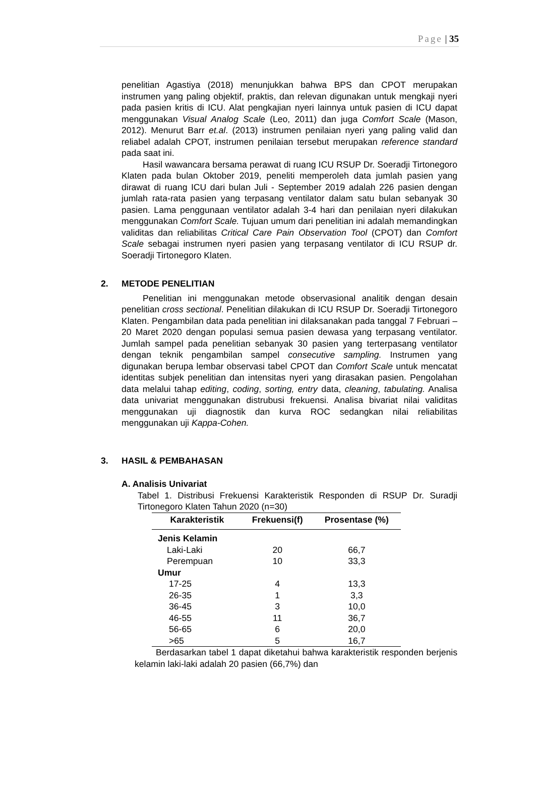Page | 35
penelitian Agastiya (2018) menunjukkan bahwa BPS dan CPOT merupakan instrumen yang paling objektif, praktis, dan relevan digunakan untuk mengkaji nyeri pada pasien kritis di ICU. Alat pengkajian nyeri lainnya untuk pasien di ICU dapat menggunakan Visual Analog Scale (Leo, 2011) dan juga Comfort Scale (Mason, 2012). Menurut Barr et.al. (2013) instrumen penilaian nyeri yang paling valid dan reliabel adalah CPOT, instrumen penilaian tersebut merupakan reference standard pada saat ini.
Hasil wawancara bersama perawat di ruang ICU RSUP Dr. Soeradji Tirtonegoro Klaten pada bulan Oktober 2019, peneliti memperoleh data jumlah pasien yang dirawat di ruang ICU dari bulan Juli - September 2019 adalah 226 pasien dengan jumlah rata-rata pasien yang terpasang ventilator dalam satu bulan sebanyak 30 pasien. Lama penggunaan ventilator adalah 3-4 hari dan penilaian nyeri dilakukan menggunakan Comfort Scale. Tujuan umum dari penelitian ini adalah memandingkan validitas dan reliabilitas Critical Care Pain Observation Tool (CPOT) dan Comfort Scale sebagai instrumen nyeri pasien yang terpasang ventilator di ICU RSUP dr. Soeradji Tirtonegoro Klaten.
2. METODE PENELITIAN
Penelitian ini menggunakan metode observasional analitik dengan desain penelitian cross sectional. Penelitian dilakukan di ICU RSUP Dr. Soeradji Tirtonegoro Klaten. Pengambilan data pada penelitian ini dilaksanakan pada tanggal 7 Februari – 20 Maret 2020 dengan populasi semua pasien dewasa yang terpasang ventilator. Jumlah sampel pada penelitian sebanyak 30 pasien yang terterpasang ventilator dengan teknik pengambilan sampel consecutive sampling. Instrumen yang digunakan berupa lembar observasi tabel CPOT dan Comfort Scale untuk mencatat identitas subjek penelitian dan intensitas nyeri yang dirasakan pasien. Pengolahan data melalui tahap editing, coding, sorting, entry data, cleaning, tabulating. Analisa data univariat menggunakan distrubusi frekuensi. Analisa bivariat nilai validitas menggunakan uji diagnostik dan kurva ROC sedangkan nilai reliabilitas menggunakan uji Kappa-Cohen.
3. HASIL & PEMBAHASAN
A. Analisis Univariat
Tabel 1. Distribusi Frekuensi Karakteristik Responden di RSUP Dr. Suradji Tirtonegoro Klaten Tahun 2020 (n=30)
| Karakteristik | Frekuensi(f) | Prosentase (%) |
| --- | --- | --- |
| Jenis Kelamin | | |
| Laki-Laki | 20 | 66,7 |
| Perempuan | 10 | 33,3 |
| Umur | | |
| 17-25 | 4 | 13,3 |
| 26-35 | 1 | 3,3 |
| 36-45 | 3 | 10,0 |
| 46-55 | 11 | 36,7 |
| 56-65 | 6 | 20,0 |
| >65 | 5 | 16,7 |
Berdasarkan tabel 1 dapat diketahui bahwa karakteristik responden berjenis kelamin laki-laki adalah 20 pasien (66,7%) dan